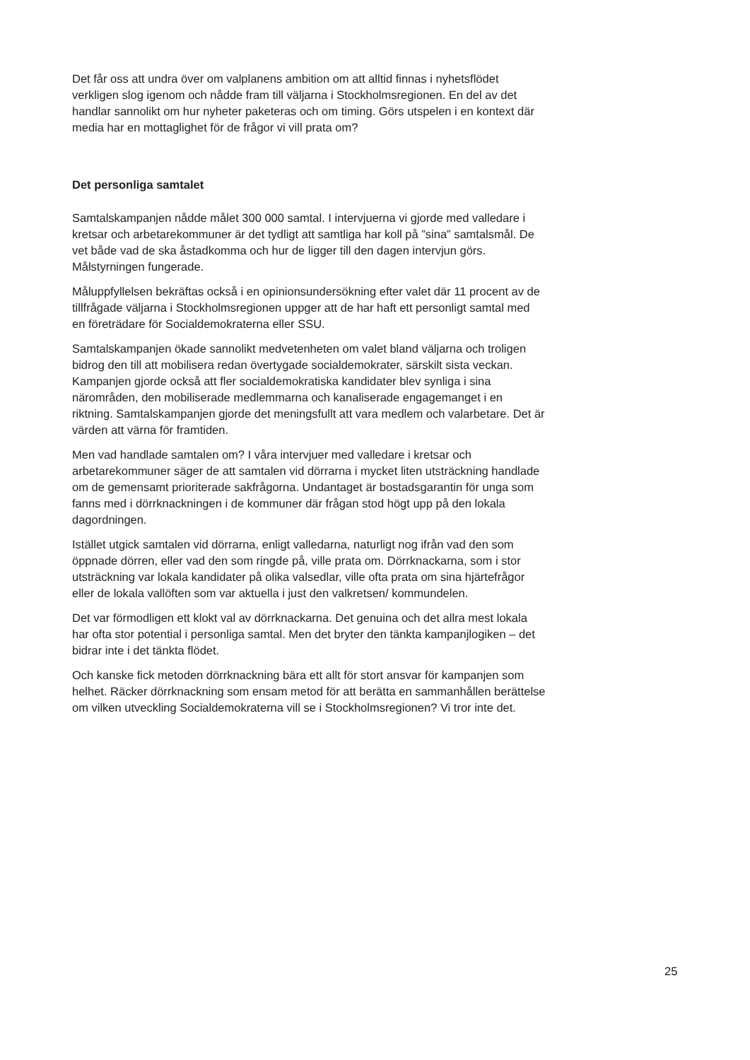Det får oss att undra över om valplanens ambition om att alltid finnas i nyhetsflödet verkligen slog igenom och nådde fram till väljarna i Stockholmsregionen. En del av det handlar sannolikt om hur nyheter paketeras och om timing. Görs utspelen i en kontext där media har en mottaglighet för de frågor vi vill prata om?
Det personliga samtalet
Samtalskampanjen nådde målet 300 000 samtal. I intervjuerna vi gjorde med valledare i kretsar och arbetarekommuner är det tydligt att samtliga har koll på ”sina” samtalsmål. De vet både vad de ska åstadkomma och hur de ligger till den dagen intervjun görs. Målstyrningen fungerade.
Måluppfyllelsen bekräftas också i en opinionsundersökning efter valet där 11 procent av de tillfrågade väljarna i Stockholmsregionen uppger att de har haft ett personligt samtal med en företrädare för Socialdemokraterna eller SSU.
Samtalskampanjen ökade sannolikt medvetenheten om valet bland väljarna och troligen bidrog den till att mobilisera redan övertygade socialdemokrater, särskilt sista veckan. Kampanjen gjorde också att fler socialdemokratiska kandidater blev synliga i sina närområden, den mobiliserade medlemmarna och kanaliserade engagemanget i en riktning. Samtalskampanjen gjorde det meningsfullt att vara medlem och valarbetare. Det är värden att värna för framtiden.
Men vad handlade samtalen om? I våra intervjuer med valledare i kretsar och arbetarekommuner säger de att samtalen vid dörrarna i mycket liten utsträckning handlade om de gemensamt prioriterade sakfrågorna. Undantaget är bostadsgarantin för unga som fanns med i dörrknackningen i de kommuner där frågan stod högt upp på den lokala dagordningen.
Istället utgick samtalen vid dörrarna, enligt valledarna, naturligt nog ifrån vad den som öppnade dörren, eller vad den som ringde på, ville prata om. Dörrknackarna, som i stor utsträckning var lokala kandidater på olika valsedlar, ville ofta prata om sina hjärtefrågor eller de lokala vallöften som var aktuella i just den valkretsen/ kommundelen.
Det var förmodligen ett klokt val av dörrknackarna. Det genuina och det allra mest lokala har ofta stor potential i personliga samtal. Men det bryter den tänkta kampanjlogiken – det bidrar inte i det tänkta flödet.
Och kanske fick metoden dörrknackning bära ett allt för stort ansvar för kampanjen som helhet. Räcker dörrknackning som ensam metod för att berätta en sammanhållen berättelse om vilken utveckling Socialdemokraterna vill se i Stockholmsregionen? Vi tror inte det.
25